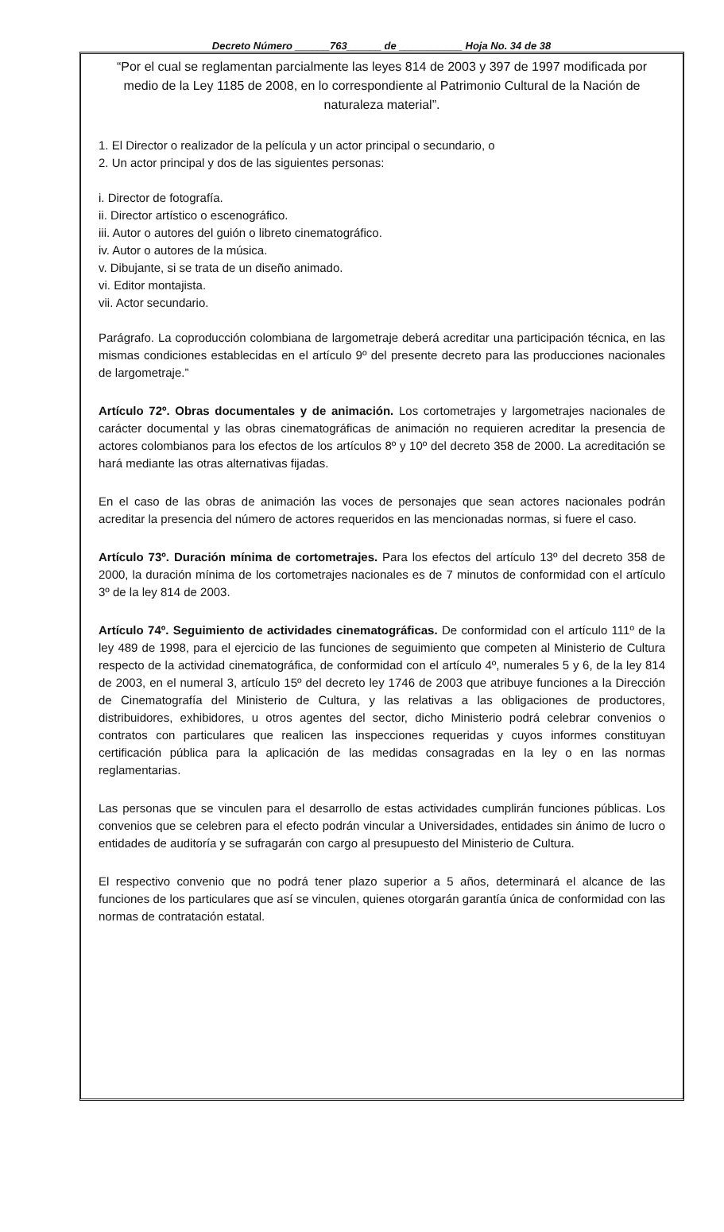Decreto Número ______763______ de ___________ Hoja No. 34 de 38
“Por el cual se reglamentan parcialmente las leyes 814 de 2003 y 397 de 1997 modificada por medio de la Ley 1185 de 2008, en lo correspondiente al Patrimonio Cultural de la Nación de naturaleza material”.
1. El Director o realizador de la película y un actor principal o secundario, o
2. Un actor principal y dos de las siguientes personas:
i. Director de fotografía.
ii. Director artístico o escenográfico.
iii. Autor o autores del guión o libreto cinematográfico.
iv. Autor o autores de la música.
v. Dibujante, si se trata de un diseño animado.
vi. Editor montajista.
vii. Actor secundario.
Parágrafo. La coproducción colombiana de largometraje deberá acreditar una participación técnica, en las mismas condiciones establecidas en el artículo 9º del presente decreto para las producciones nacionales de largometraje.”
Artículo 72º. Obras documentales y de animación. Los cortometrajes y largometrajes nacionales de carácter documental y las obras cinematográficas de animación no requieren acreditar la presencia de actores colombianos para los efectos de los artículos 8º y 10º del decreto 358 de 2000. La acreditación se hará mediante las otras alternativas fijadas.
En el caso de las obras de animación las voces de personajes que sean actores nacionales podrán acreditar la presencia del número de actores requeridos en las mencionadas normas, si fuere el caso.
Artículo 73º. Duración mínima de cortometrajes. Para los efectos del artículo 13º del decreto 358 de 2000, la duración mínima de los cortometrajes nacionales es de 7 minutos de conformidad con el artículo 3º de la ley 814 de 2003.
Artículo 74º. Seguimiento de actividades cinematográficas. De conformidad con el artículo 111º de la ley 489 de 1998, para el ejercicio de las funciones de seguimiento que competen al Ministerio de Cultura respecto de la actividad cinematográfica, de conformidad con el artículo 4º, numerales 5 y 6, de la ley 814 de 2003, en el numeral 3, artículo 15º del decreto ley 1746 de 2003 que atribuye funciones a la Dirección de Cinematografía del Ministerio de Cultura, y las relativas a las obligaciones de productores, distribuidores, exhibidores, u otros agentes del sector, dicho Ministerio podrá celebrar convenios o contratos con particulares que realicen las inspecciones requeridas y cuyos informes constituyan certificación pública para la aplicación de las medidas consagradas en la ley o en las normas reglamentarias.
Las personas que se vinculen para el desarrollo de estas actividades cumplirán funciones públicas. Los convenios que se celebren para el efecto podrán vincular a Universidades, entidades sin ánimo de lucro o entidades de auditoría y se sufragarán con cargo al presupuesto del Ministerio de Cultura.
El respectivo convenio que no podrá tener plazo superior a 5 años, determinará el alcance de las funciones de los particulares que así se vinculen, quienes otorgarán garantía única de conformidad con las normas de contratación estatal.